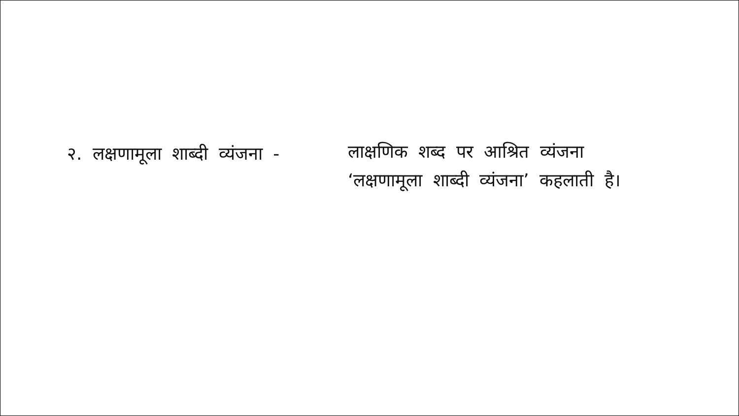२. लक्षणामूला शाब्दी व्यंजना -
लाक्षणिक शब्द पर आश्रित व्यंजना ‘लक्षणामूला शाब्दी व्यंजना’ कहलाती है।